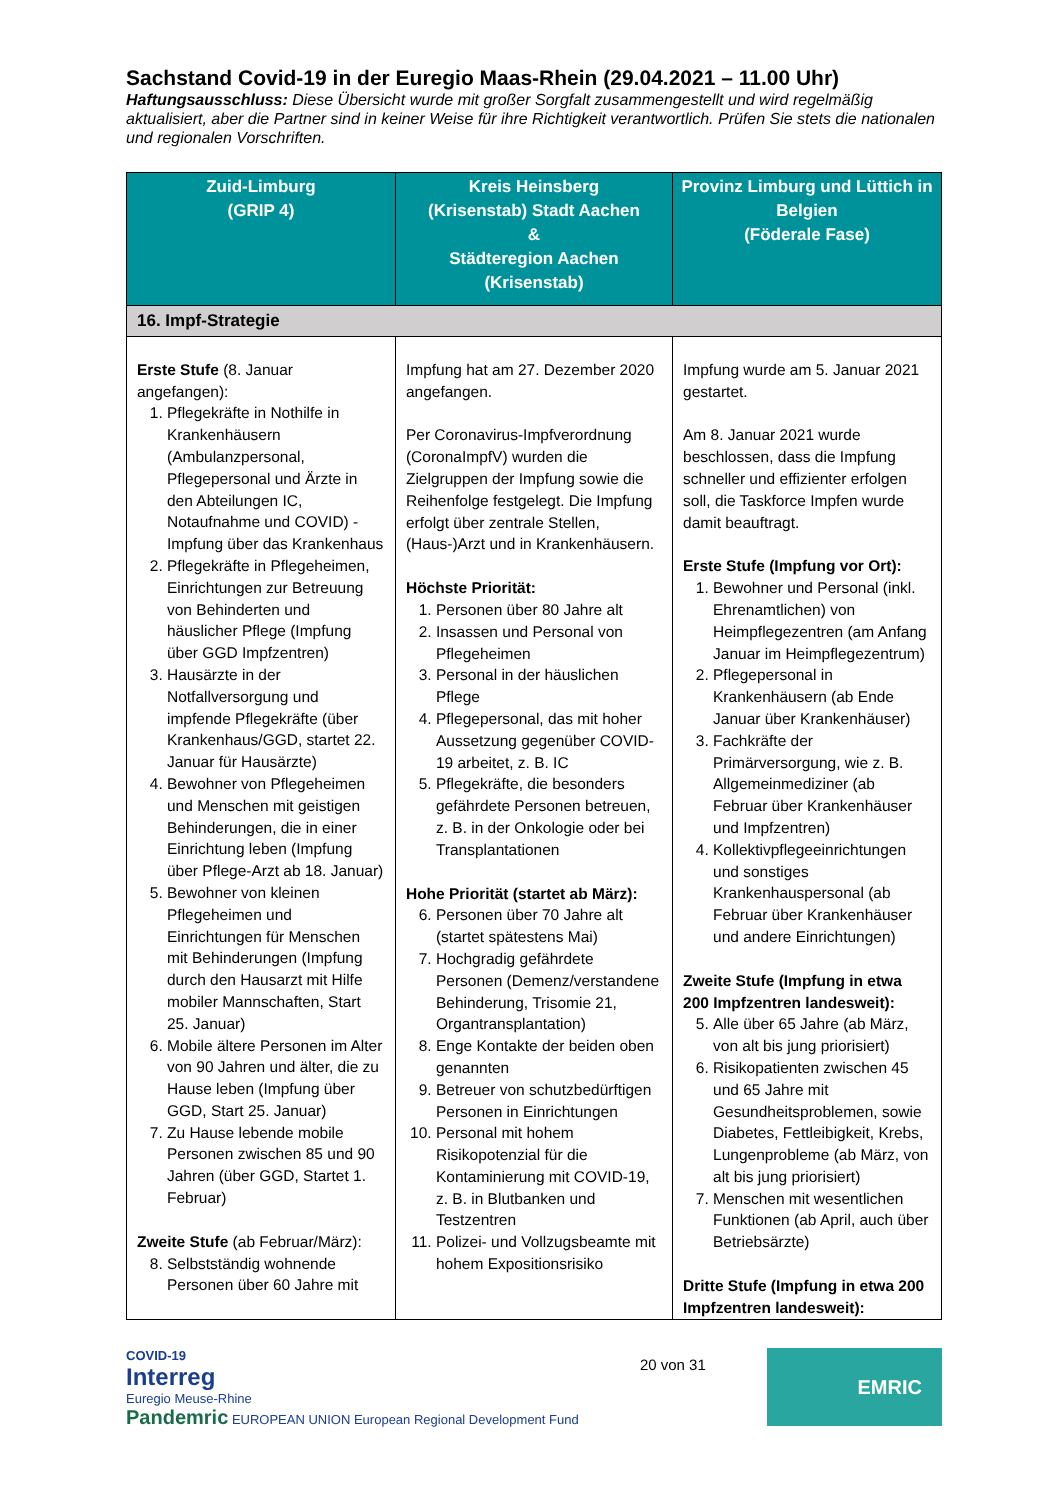Sachstand Covid-19 in der Euregio Maas-Rhein (29.04.2021 – 11.00 Uhr)
Haftungsausschluss: Diese Übersicht wurde mit großer Sorgfalt zusammengestellt und wird regelmäßig aktualisiert, aber die Partner sind in keiner Weise für ihre Richtigkeit verantwortlich. Prüfen Sie stets die nationalen und regionalen Vorschriften.
| Zuid-Limburg (GRIP 4) | Kreis Heinsberg (Krisenstab) Stadt Aachen & Städteregion Aachen (Krisenstab) | Provinz Limburg und Lüttich in Belgien (Föderale Fase) |
| --- | --- | --- |
| 16. Impf-Strategie | | |
| Erste Stufe (8. Januar angefangen): 1. Pflegekräfte in Nothilfe in Krankenhäusern (Ambulanzpersonal, Pflegepersonal und Ärzte in den Abteilungen IC, Notaufnahme und COVID) - Impfung über das Krankenhaus 2. Pflegekräfte in Pflegeheimen, Einrichtungen zur Betreuung von Behinderten und häuslicher Pflege (Impfung über GGD Impfzentren) 3. Hausärzte in der Notfallversorgung und impfende Pflegekräfte (über Krankenhaus/GGD, startet 22. Januar für Hausärzte) 4. Bewohner von Pflegeheimen und Menschen mit geistigen Behinderungen, die in einer Einrichtung leben (Impfung über Pflege-Arzt ab 18. Januar) 5. Bewohner von kleinen Pflegeheimen und Einrichtungen für Menschen mit Behinderungen (Impfung durch den Hausarzt mit Hilfe mobiler Mannschaften, Start 25. Januar) 6. Mobile ältere Personen im Alter von 90 Jahren und älter, die zu Hause leben (Impfung über GGD, Start 25. Januar) 7. Zu Hause lebende mobile Personen zwischen 85 und 90 Jahren (über GGD, Startet 1. Februar) Zweite Stufe (ab Februar/März): 8. Selbstständig wohnende Personen über 60 Jahre mit | Impfung hat am 27. Dezember 2020 angefangen. Per Coronavirus-Impfverordnung (CoronaImpfV) wurden die Zielgruppen der Impfung sowie die Reihenfolge festgelegt. Die Impfung erfolgt über zentrale Stellen, (Haus-)Arzt und in Krankenhäusern. Höchste Priorität: 1. Personen über 80 Jahre alt 2. Insassen und Personal von Pflegeheimen 3. Personal in der häuslichen Pflege 4. Pflegepersonal, das mit hoher Aussetzung gegenüber COVID-19 arbeitet, z. B. IC 5. Pflegekräfte, die besonders gefährdete Personen betreuen, z. B. in der Onkologie oder bei Transplantationen Hohe Priorität (startet ab März): 6. Personen über 70 Jahre alt (startet spätestens Mai) 7. Hochgradig gefährdete Personen (Demenz/verstandene Behinderung, Trisomie 21, Organtransplantation) 8. Enge Kontakte der beiden oben genannten 9. Betreuer von schutzbedürftigen Personen in Einrichtungen 10. Personal mit hohem Risikopotenzial für die Kontaminierung mit COVID-19, z. B. in Blutbanken und Testzentren 11. Polizei- und Vollzugsbeamte mit hohem Expositionsrisiko | Impfung wurde am 5. Januar 2021 gestartet. Am 8. Januar 2021 wurde beschlossen, dass die Impfung schneller und effizienter erfolgen soll, die Taskforce Impfen wurde damit beauftragt. Erste Stufe (Impfung vor Ort): 1. Bewohner und Personal (inkl. Ehrenamtlichen) von Heimpflegezentren (am Anfang Januar im Heimpflegezentrum) 2. Pflegepersonal in Krankenhäusern (ab Ende Januar über Krankenhäuser) 3. Fachkräfte der Primärversorgung, wie z. B. Allgemeinmediziner (ab Februar über Krankenhäuser und Impfzentren) 4. Kollektivpflegeeinrichtungen und sonstiges Krankenhauspersonal (ab Februar über Krankenhäuser und andere Einrichtungen) Zweite Stufe (Impfung in etwa 200 Impfzentren landesweit): 5. Alle über 65 Jahre (ab März, von alt bis jung priorisiert) 6. Risikopatienten zwischen 45 und 65 Jahre mit Gesundheitsproblemen, sowie Diabetes, Fettleibigkeit, Krebs, Lungenprobleme (ab März, von alt bis jung priorisiert) 7. Menschen mit wesentlichen Funktionen (ab April, auch über Betriebsärzte) Dritte Stufe (Impfung in etwa 200 Impfzentren landesweit): |
COVID-19
Interreg
Euregio Meuse-Rhine
Pandemric EUROPEAN UNION European Regional Development Fund
20 von 31
EMRIC